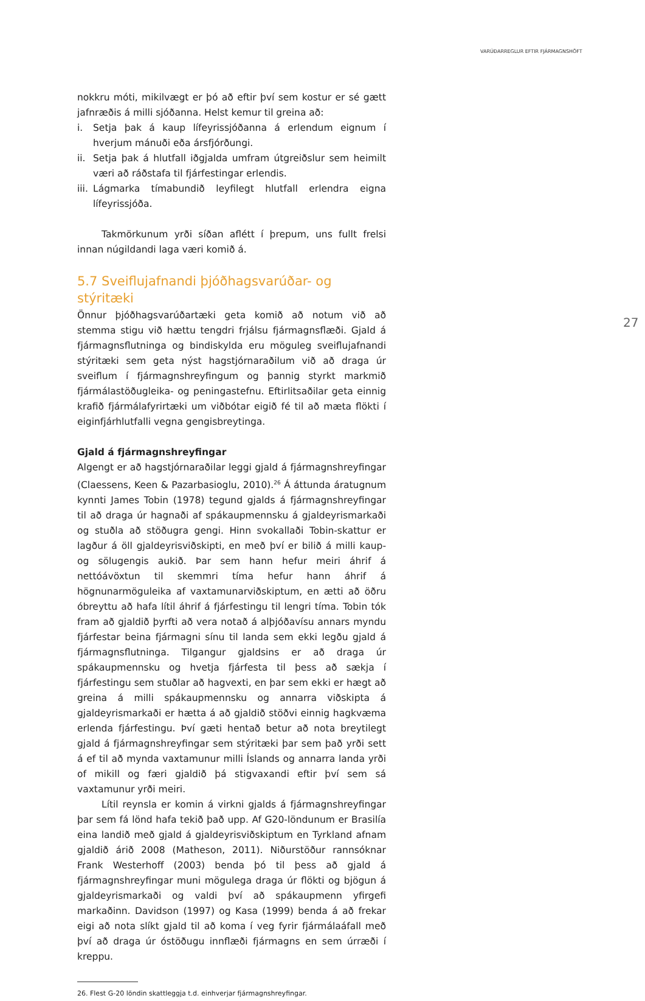VARÚÐARREGLUR EFTIR FJÁRMAGNSHÖFT
27
nokkru móti, mikilvægt er þó að eftir því sem kostur er sé gætt jafnræðis á milli sjóðanna. Helst kemur til greina að:
i. Setja þak á kaup lífeyrissjóðanna á erlendum eignum í hverjum mánuði eða ársfjórðungi.
ii.
Setja þak á hlutfall iðgjalda umfram útgreiðslur sem heimilt væri að ráðstafa til fjárfestingar erlendis.
iii.
Lágmarka tímabundið leyfilegt hlutfall erlendra eigna lífeyrissjóða.
Takmörkunum yrði síðan aflétt í þrepum, uns fullt frelsi innan núgildandi laga væri komið á.
5.7 Sveiflujafnandi þjóðhagsvarúðar- og stýritæki
Önnur þjóðhagsvarúðartæki geta komið að notum við að stemma stigu við hættu tengdri frjálsu fjármagnsflæði. Gjald á fjármagnsflutninga og bindiskylda eru möguleg sveiflujafnandi stýritæki sem geta nýst hagstjórnaraðilum við að draga úr sveiflum í fjármagnshreyfingum og þannig styrkt markmið fjármálastöðugleika- og peningastefnu. Eftirlitsaðilar geta einnig krafið fjármálafyrirtæki um viðbótar eigið fé til að mæta flökti í eiginfjárhlutfalli vegna gengisbreytinga.
Gjald á fjármagnshreyfingar
Algengt er að hagstjórnaraðilar leggi gjald á fjármagnshreyfingar (Claessens, Keen & Pazarbasioglu, 2010).<sup>26</sup> Á áttunda áratugnum kynnti James Tobin (1978) tegund gjalds á fjármagnshreyfingar til að draga úr hagnaði af spákaupmennsku á gjaldeyrismarkaði og stuðla að stöðugra gengi. Hinn svokallaði Tobin-skattur er lagður á öll gjaldeyrisviðskipti, en með því er bilið á milli kaup- og sölugengis aukið. Þar sem hann hefur meiri áhrif á nettóávöxtun til skemmri tíma hefur hann áhrif á högnunarmöguleika af vaxtamunarviðskiptum, en ætti að öðru óbreyttu að hafa lítil áhrif á fjárfestingu til lengri tíma. Tobin tók fram að gjaldið þyrfti að vera notað á alþjóðavísu annars myndu fjárfestar beina fjármagni sínu til landa sem ekki legðu gjald á fjármagnsflutninga. Tilgangur gjaldsins er að draga úr spákaupmennsku og hvetja fjárfesta til þess að sækja í fjárfestingu sem stuðlar að hagvexti, en þar sem ekki er hægt að greina á milli spákaupmennsku og annarra viðskipta á gjaldeyrismarkaði er hætta á að gjaldið stöðvi einnig hagkvæma erlenda fjárfestingu. Því gæti hentað betur að nota breytilegt gjald á fjármagnshreyfingar sem stýritæki þar sem það yrði sett á ef til að mynda vaxtamunur milli Íslands og annarra landa yrði of mikill og færi gjaldið þá stigvaxandi eftir því sem sá vaxtamunur yrði meiri.
Lítil reynsla er komin á virkni gjalds á fjármagnshreyfingar þar sem fá lönd hafa tekið það upp. Af G20-löndunum er Brasilía eina landið með gjald á gjaldeyrisviðskiptum en Tyrkland afnam gjaldið árið 2008 (Matheson, 2011). Niðurstöður rannsóknar Frank Westerhoff (2003) benda þó til þess að gjald á fjármagnshreyfingar muni mögulega draga úr flökti og bjögun á gjaldeyrismarkaði og valdi því að spákaupmenn yfirgefi markaðinn. Davidson (1997) og Kasa (1999) benda á að frekar eigi að nota slíkt gjald til að koma í veg fyrir fjármálaáfall með því að draga úr óstöðugu innflæði fjármagns en sem úrræði í kreppu.
26. Flest G-20 löndin skattleggja t.d. einhverjar fjármagnshreyfingar.